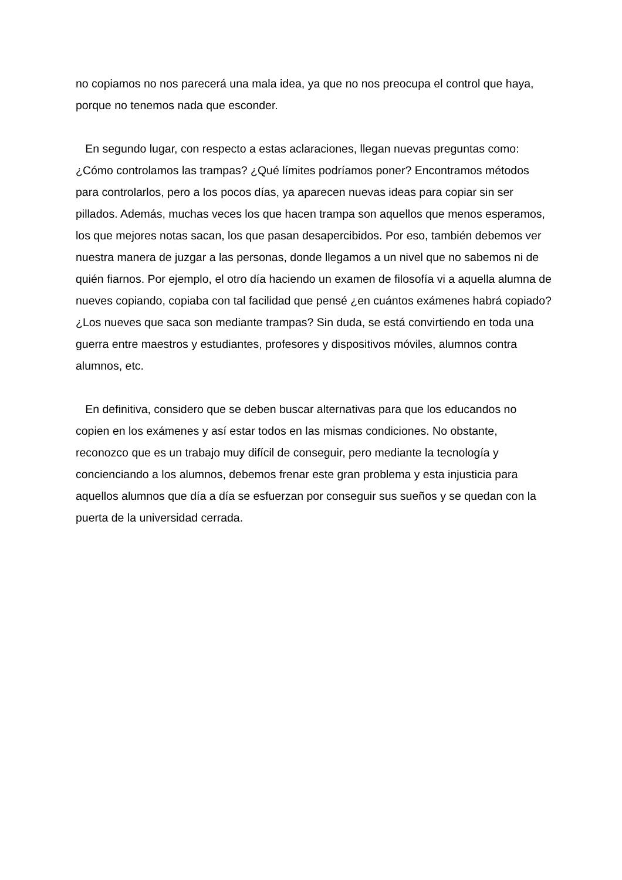no copiamos no nos parecerá una mala idea, ya que no nos preocupa el control que haya, porque no tenemos nada que esconder.
En segundo lugar, con respecto a estas aclaraciones, llegan nuevas preguntas como: ¿Cómo controlamos las trampas? ¿Qué límites podríamos poner? Encontramos métodos para controlarlos, pero a los pocos días, ya aparecen nuevas ideas para copiar sin ser pillados. Además, muchas veces los que hacen trampa son aquellos que menos esperamos, los que mejores notas sacan, los que pasan desapercibidos. Por eso, también debemos ver nuestra manera de juzgar a las personas, donde llegamos a un nivel que no sabemos ni de quién fiarnos. Por ejemplo, el otro día haciendo un examen de filosofía vi a aquella alumna de nueves copiando, copiaba con tal facilidad que pensé ¿en cuántos exámenes habrá copiado? ¿Los nueves que saca son mediante trampas? Sin duda, se está convirtiendo en toda una guerra entre maestros y estudiantes, profesores y dispositivos móviles, alumnos contra alumnos, etc.
En definitiva, considero que se deben buscar alternativas para que los educandos no copien en los exámenes y así estar todos en las mismas condiciones. No obstante, reconozco que es un trabajo muy difícil de conseguir, pero mediante la tecnología y concienciando a los alumnos, debemos frenar este gran problema y esta injusticia para aquellos alumnos que día a día se esfuerzan por conseguir sus sueños y se quedan con la puerta de la universidad cerrada.